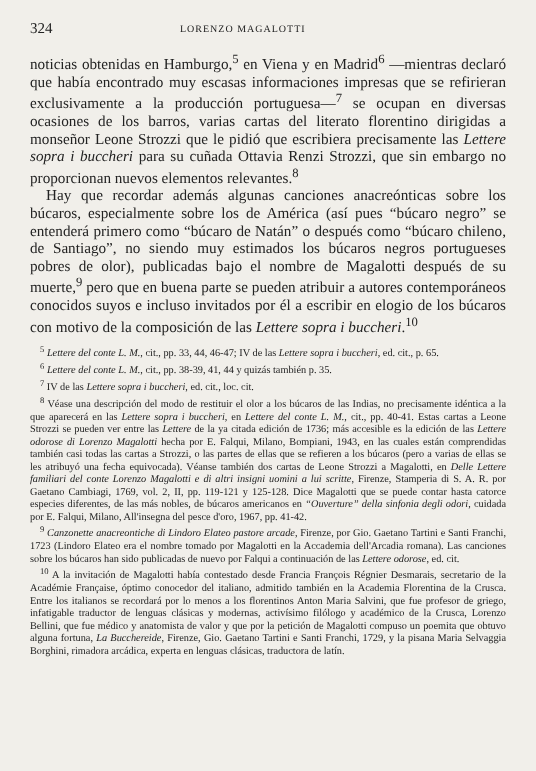324 LORENZO MAGALOTTI
noticias obtenidas en Hamburgo,<sup>5</sup> en Viena y en Madrid<sup>6</sup> —mientras declaró que había encontrado muy escasas informaciones impresas que se refirieran exclusivamente a la producción portuguesa—<sup>7</sup> se ocupan en diversas ocasiones de los barros, varias cartas del literato florentino dirigidas a monseñor Leone Strozzi que le pidió que escribiera precisamente las Lettere sopra i buccheri para su cuñada Ottavia Renzi Strozzi, que sin embargo no proporcionan nuevos elementos relevantes.<sup>8</sup>
Hay que recordar además algunas canciones anacreónticas sobre los búcaros, especialmente sobre los de América (así pues “búcaro negro” se entenderá primero como “búcaro de Natán” o después como “búcaro chileno, de Santiago”, no siendo muy estimados los búcaros negros portugueses pobres de olor), publicadas bajo el nombre de Magalotti después de su muerte,<sup>9</sup> pero que en buena parte se pueden atribuir a autores contemporáneos conocidos suyos e incluso invitados por él a escribir en elogio de los búcaros con motivo de la composición de las Lettere sopra i buccheri.<sup>10</sup>
<sup>5</sup> Lettere del conte L. M., cit., pp. 33, 44, 46-47; IV de las Lettere sopra i buccheri, ed. cit., p. 65.
<sup>6</sup> Lettere del conte L. M., cit., pp. 38-39, 41, 44 y quizás también p. 35.
<sup>7</sup> IV de las Lettere sopra i buccheri, ed. cit., loc. cit.
<sup>8</sup> Véase una descripción del modo de restituir el olor a los búcaros de las Indias, no precisamente idéntica a la que aparecerá en las Lettere sopra i buccheri, en Lettere del conte L. M., cit., pp. 40-41. Estas cartas a Leone Strozzi se pueden ver entre las Lettere de la ya citada edición de 1736; más accesible es la edición de las Lettere odorose di Lorenzo Magalotti hecha por E. Falqui, Milano, Bompiani, 1943, en las cuales están comprendidas también casi todas las cartas a Strozzi, o las partes de ellas que se refieren a los búcaros (pero a varias de ellas se les atribuyó una fecha equivocada). Véanse también dos cartas de Leone Strozzi a Magalotti, en Delle Lettere familiari del conte Lorenzo Magalotti e di altri insigni uomini a lui scritte, Firenze, Stamperia di S. A. R. por Gaetano Cambiagi, 1769, vol. 2, II, pp. 119-121 y 125-128. Dice Magalotti que se puede contar hasta catorce especies diferentes, de las más nobles, de búcaros americanos en “Ouverture” della sinfonia degli odori, cuidada por E. Falqui, Milano, All'insegna del pesce d'oro, 1967, pp. 41-42.
<sup>9</sup> Canzonette anacreontiche di Lindoro Elateo pastore arcade, Firenze, por Gio. Gaetano Tartini e Santi Franchi, 1723 (Lindoro Elateo era el nombre tomado por Magalotti en la Accademia dell'Arcadia romana). Las canciones sobre los búcaros han sido publicadas de nuevo por Falqui a continuación de las Lettere odorose, ed. cit.
<sup>10</sup> A la invitación de Magalotti había contestado desde Francia François Régnier Desmarais, secretario de la Académie Française, óptimo conocedor del italiano, admitido también en la Academia Florentina de la Crusca. Entre los italianos se recordará por lo menos a los florentinos Anton Maria Salvini, que fue profesor de griego, infatigable traductor de lenguas clásicas y modernas, activísimo filólogo y académico de la Crusca, Lorenzo Bellini, que fue médico y anatomista de valor y que por la petición de Magalotti compuso un poemita que obtuvo alguna fortuna, La Bucchereide, Firenze, Gio. Gaetano Tartini e Santi Franchi, 1729, y la pisana Maria Selvaggia Borghini, rimadora arcádica, experta en lenguas clásicas, traductora de latín.